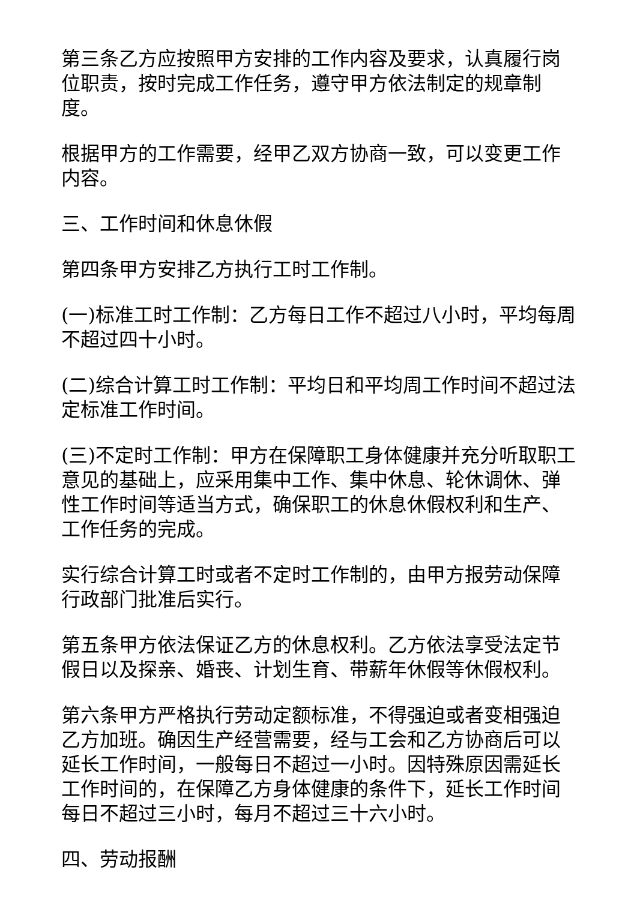第三条乙方应按照甲方安排的工作内容及要求，认真履行岗位职责，按时完成工作任务，遵守甲方依法制定的规章制度。
根据甲方的工作需要，经甲乙双方协商一致，可以变更工作内容。
三、工作时间和休息休假
第四条甲方安排乙方执行工时工作制。
(一)标准工时工作制：乙方每日工作不超过八小时，平均每周不超过四十小时。
(二)综合计算工时工作制：平均日和平均周工作时间不超过法定标准工作时间。
(三)不定时工作制：甲方在保障职工身体健康并充分听取职工意见的基础上，应采用集中工作、集中休息、轮休调休、弹性工作时间等适当方式，确保职工的休息休假权利和生产、工作任务的完成。
实行综合计算工时或者不定时工作制的，由甲方报劳动保障行政部门批准后实行。
第五条甲方依法保证乙方的休息权利。乙方依法享受法定节假日以及探亲、婚丧、计划生育、带薪年休假等休假权利。
第六条甲方严格执行劳动定额标准，不得强迫或者变相强迫乙方加班。确因生产经营需要，经与工会和乙方协商后可以延长工作时间，一般每日不超过一小时。因特殊原因需延长工作时间的，在保障乙方身体健康的条件下，延长工作时间每日不超过三小时，每月不超过三十六小时。
四、劳动报酬